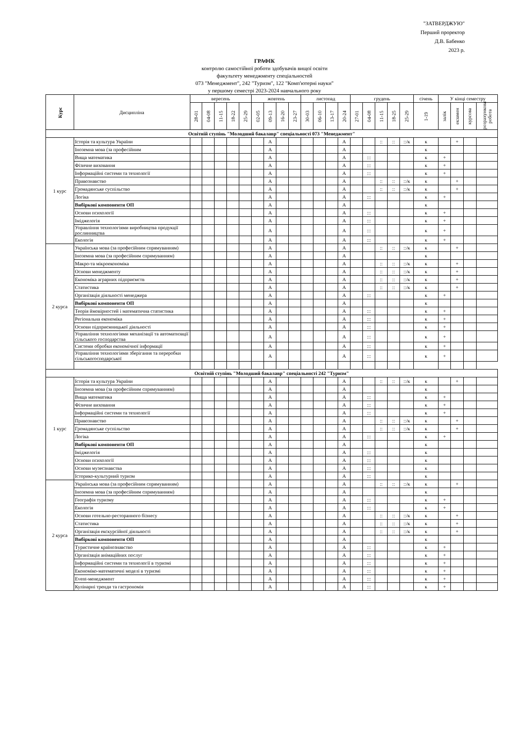"ЗАТВЕРДЖУЮ"
Перший проректор
Д.В. Бабенко
2023 р.
ГРАФІК
контролю самостійної роботи здобувачів вищої освіти
факультету менеджменту спеціальностей
073 "Менеджмент", 242 "Туризм", 122 "Комп'ютерні науки"
у першому семестрі 2023-2024 навчального року
| Курс | Дисципліна | вересень | | | | | жовтень | | | | листопад | | | | грудень | | | | | січень | У кінці семестру | | | |
| --- | --- | --- | --- | --- | --- | --- | --- | --- | --- | --- | --- | --- | --- | --- | --- | --- | --- | --- | --- | --- | --- | --- | --- | --- |
| | | 28-01 | 04-08 | 11-15 | 18-22 | 25-29 | 02-05 | 09-13 | 16-20 | 23-27 | 30-03 | 06-10 | 13-17 | 20-24 | 27-01 | 04-08 | 11-15 | 18-25 | 25-29 | 1-19 | залік | екзамен | курсова | розрахункова робота |
| Освітній ступінь "Молодший бакалавр" спеціальності 073 "Менеджмент" | | | | | | | | | | | | | | | | | | | | | | | | |
| 1 курс | Історія та культура України | | | | | | | А | | | | | | А | | | :: | :: | ::/к | к | | + | | |
| | Іноземна мова (за професійним | | | | | | | А | | | | | | А | | | | | | к | | | | |
| | Вища математика | | | | | | | А | | | | | | А | | ::: | | | | к | + | | | |
| | Фізичне виховання | | | | | | | А | | | | | | А | | ::: | | | | к | + | | | |
| | Інформаційні системи та технології | | | | | | | А | | | | | | А | | ::: | | | | к | + | | | |
| | Правознавство | | | | | | | А | | | | | | А | | | :: | :: | ::/к | к | | + | | |
| | Громадянське суспільство | | | | | | | А | | | | | | А | | | :: | :: | ::/к | к | | + | | |
| | Логіка | | | | | | | А | | | | | | А | | ::: | | | | к | + | | | |
| | Вибіркові компоненти ОП | | | | | | | А | | | | | | А | | | | | | к | | | | |
| | Основи психології | | | | | | | А | | | | | | А | | ::: | | | | к | + | | | |
| | Іміджелогія | | | | | | | А | | | | | | А | | ::: | | | | к | + | | | |
| | Управління технологіями виробництва продукції рослинництва | | | | | | | А | | | | | | А | | ::: | | | | к | + | | | |
| | Екологія | | | | | | | А | | | | | | А | | ::: | | | | к | + | | | |
| 2 курса | Українська мова (за професійним спрямуванням) | | | | | | | А | | | | | | А | | | :: | :: | ::/к | к | | + | | |
| | Іноземна мова (за професійним спрямуванням) | | | | | | | А | | | | | | А | | | | | | к | | | | |
| | Макро-та мікроекономіка | | | | | | | А | | | | | | А | | | :: | :: | ::/к | к | | + | | |
| | Основи менеджменту | | | | | | | А | | | | | | А | | | :: | :: | ::/к | к | | + | | |
| | Економіка аграрних підприємств | | | | | | | А | | | | | | А | | | :: | :: | ::/к | к | | + | | |
| | Статистика | | | | | | | А | | | | | | А | | | :: | :: | ::/к | к | | + | | |
| | Організація діяльності менеджера | | | | | | | А | | | | | | А | | ::: | | | | к | + | | | |
| | Вибіркові компоненти ОП | | | | | | | А | | | | | | А | | | | | | к | | | | |
| | Теорія ймовірностей і математична статистика | | | | | | | А | | | | | | А | | ::: | | | | к | + | | | |
| | Регіональна економіка | | | | | | | А | | | | | | А | | ::: | | | | к | + | | | |
| | Основи підприємницької діяльності | | | | | | | А | | | | | | А | | ::: | | | | к | + | | | |
| | Управління технологіями механізації та автоматизації сільського господарства | | | | | | | А | | | | | | А | | ::: | | | | к | + | | | |
| | Системи обробки економічної інформації | | | | | | | А | | | | | | А | | ::: | | | | к | + | | | |
| | Управління технологіями зберігання та переробки сільськогосподарської | | | | | | | А | | | | | | А | | ::: | | | | к | + | | | |
| Освітній ступінь "Молодший бакалавр" спеціальності 242 "Туризм" | | | | | | | | | | | | | | | | | | | | | | | | |
| 1 курс | Історія та культура України | | | | | | | А | | | | | | А | | | :: | :: | ::/к | к | | + | | |
| | Іноземна мова (за професійним спрямуванням) | | | | | | | А | | | | | | А | | | | | | к | | | | |
| | Вища математика | | | | | | | А | | | | | | А | | ::: | | | | к | + | | | |
| | Фізичне виховання | | | | | | | А | | | | | | А | | ::: | | | | к | + | | | |
| | Інформаційні системи та технології | | | | | | | А | | | | | | А | | ::: | | | | к | + | | | |
| | Правознавство | | | | | | | А | | | | | | А | | | :: | :: | ::/к | к | | + | | |
| | Громадянське суспільство | | | | | | | А | | | | | | А | | | :: | :: | ::/к | к | | + | | |
| | Логіка | | | | | | | А | | | | | | А | | ::: | | | | к | + | | | |
| | Вибіркові компоненти ОП | | | | | | | А | | | | | | А | | | | | | к | | | | |
| | Іміджелогія | | | | | | | А | | | | | | А | | ::: | | | | к | | | | |
| | Основи психології | | | | | | | А | | | | | | А | | ::: | | | | к | | | | |
| | Основи музеєзнавства | | | | | | | А | | | | | | А | | ::: | | | | к | | | | |
| | Історико-культурний туризм | | | | | | | А | | | | | | А | | ::: | | | | к | | | | |
| 2 курса | Українська мова (за професійним спрямуванням) | | | | | | | А | | | | | | А | | | :: | :: | ::/к | к | | + | | |
| | Іноземна мова (за професійним спрямуванням) | | | | | | | А | | | | | | А | | | | | | к | | | | |
| | Географія туризму | | | | | | | А | | | | | | А | | ::: | | | | к | + | | | |
| | Екологія | | | | | | | А | | | | | | А | | ::: | | | | к | + | | | |
| | Основи готельно-ресторанного бізнесу | | | | | | | А | | | | | | А | | | :: | :: | ::/к | к | | + | | |
| | Статистика | | | | | | | А | | | | | | А | | | :: | :: | ::/к | к | | + | | |
| | Організація екскурсійної діяльності | | | | | | | А | | | | | | А | | | :: | :: | ::/к | к | | + | | |
| | Вибіркові компоненти ОП | | | | | | | А | | | | | | А | | | | | | к | | | | |
| | Туристичне країнознавство | | | | | | | А | | | | | | А | | ::: | | | | к | + | | | |
| | Організація анімаційних послуг | | | | | | | А | | | | | | А | | ::: | | | | к | + | | | |
| | Інформаційні системи та технології в туризмі | | | | | | | А | | | | | | А | | ::: | | | | к | + | | | |
| | Економіко-математичні моделі в туризмі | | | | | | | А | | | | | | А | | ::: | | | | к | + | | | |
| | Event-менеджмент | | | | | | | А | | | | | | А | | ::: | | | | к | + | | | |
| | Кулінарні тренди та гастрономія | | | | | | | А | | | | | | А | | ::: | | | | к | + | | | |